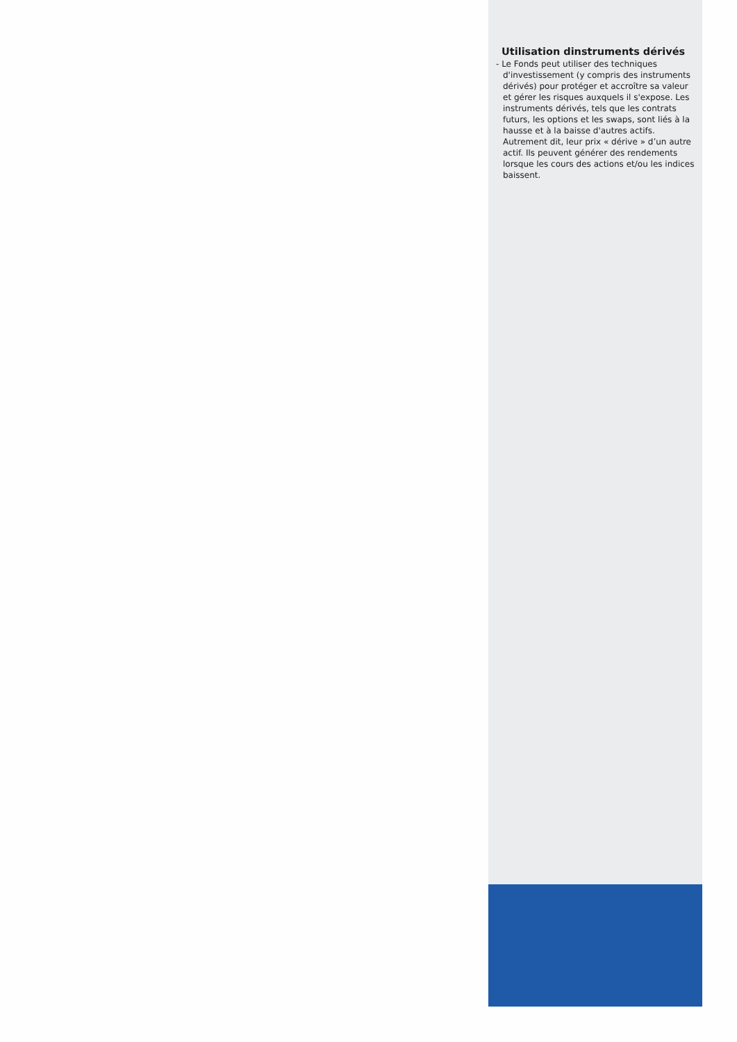Utilisation dinstruments dérivés
- Le Fonds peut utiliser des techniques d'investissement (y compris des instruments dérivés) pour protéger et accroître sa valeur et gérer les risques auxquels il s'expose. Les instruments dérivés, tels que les contrats futurs, les options et les swaps, sont liés à la hausse et à la baisse d'autres actifs. Autrement dit, leur prix « dérive » d’un autre actif. Ils peuvent générer des rendements lorsque les cours des actions et/ou les indices baissent.